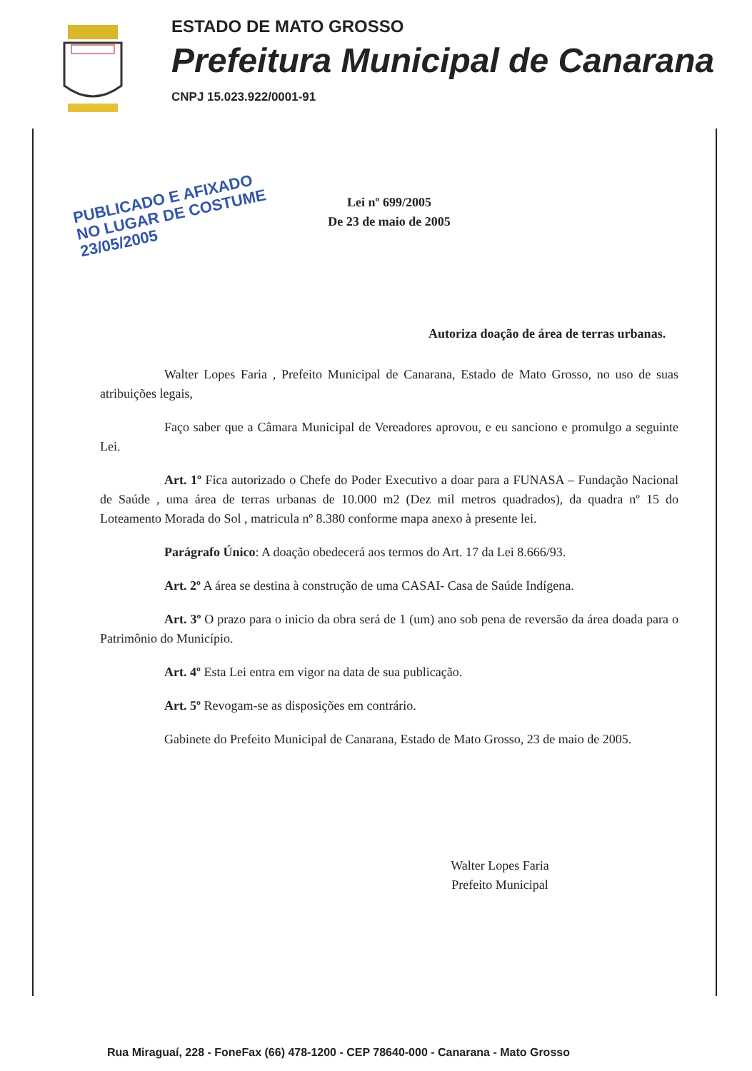ESTADO DE MATO GROSSO
Prefeitura Municipal de Canarana
CNPJ 15.023.922/0001-91
PUBLICADO E AFIXADO
NO LUGAR DE COSTUME
23/05/2005
Lei nº 699/2005
De 23 de maio de 2005
Autoriza doação de área de terras urbanas.
Walter Lopes Faria , Prefeito Municipal de Canarana, Estado de Mato Grosso, no uso de suas atribuições legais,
Faço saber que a Câmara Municipal de Vereadores aprovou, e eu sanciono e promulgo a seguinte Lei.
Art. 1º Fica autorizado o Chefe do Poder Executivo a doar para a FUNASA – Fundação Nacional de Saúde , uma área de terras urbanas de 10.000 m2 (Dez mil metros quadrados), da quadra nº 15 do Loteamento Morada do Sol , matricula nº 8.380 conforme mapa anexo à presente lei.
Parágrafo Único: A doação obedecerá aos termos do Art. 17 da Lei 8.666/93.
Art. 2º A área se destina à construção de uma CASAI- Casa de Saúde Indígena.
Art. 3º O prazo para o inicio da obra será de 1 (um) ano sob pena de reversão da área doada para o Patrimônio do Município.
Art. 4º Esta Lei entra em vigor na data de sua publicação.
Art. 5º Revogam-se as disposições em contrário.
Gabinete do Prefeito Municipal de Canarana, Estado de Mato Grosso, 23 de maio de 2005.
Walter Lopes Faria
Prefeito Municipal
Rua Miraguaí, 228 - FoneFax (66) 478-1200 - CEP 78640-000 - Canarana - Mato Grosso